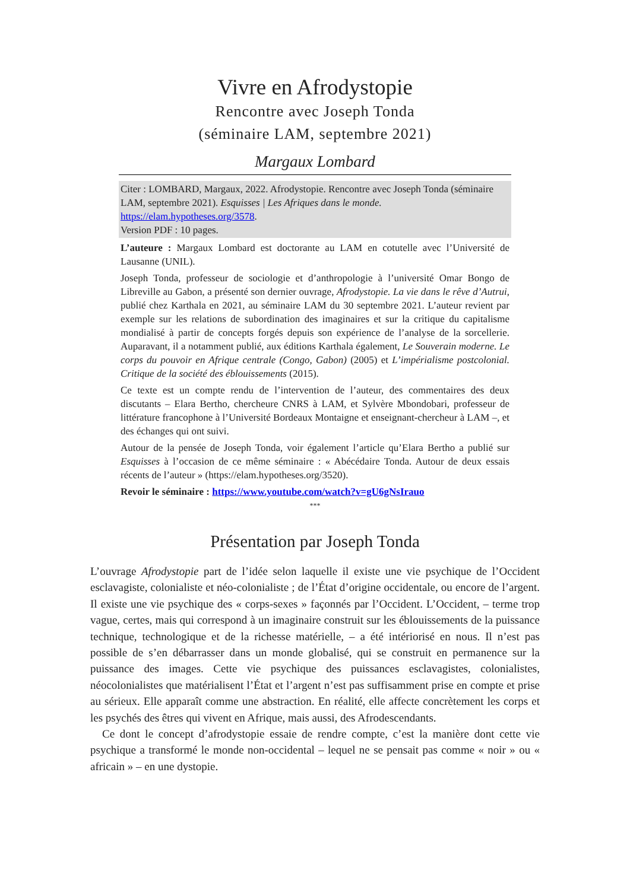Vivre en Afrodystopie
Rencontre avec Joseph Tonda
(séminaire LAM, septembre 2021)
Margaux Lombard
Citer : LOMBARD, Margaux, 2022. Afrodystopie. Rencontre avec Joseph Tonda (séminaire LAM, septembre 2021). Esquisses | Les Afriques dans le monde. https://elam.hypotheses.org/3578.
Version PDF : 10 pages.
L’auteure : Margaux Lombard est doctorante au LAM en cotutelle avec l’Université de Lausanne (UNIL).
Joseph Tonda, professeur de sociologie et d’anthropologie à l’université Omar Bongo de Libreville au Gabon, a présenté son dernier ouvrage, Afrodystopie. La vie dans le rêve d’Autrui, publié chez Karthala en 2021, au séminaire LAM du 30 septembre 2021. L’auteur revient par exemple sur les relations de subordination des imaginaires et sur la critique du capitalisme mondialisé à partir de concepts forgés depuis son expérience de l’analyse de la sorcellerie. Auparavant, il a notamment publié, aux éditions Karthala également, Le Souverain moderne. Le corps du pouvoir en Afrique centrale (Congo, Gabon) (2005) et L’impérialisme postcolonial. Critique de la société des éblouissements (2015).
Ce texte est un compte rendu de l’intervention de l’auteur, des commentaires des deux discutants – Elara Bertho, chercheure CNRS à LAM, et Sylvère Mbondobari, professeur de littérature francophone à l’Université Bordeaux Montaigne et enseignant-chercheur à LAM –, et des échanges qui ont suivi.
Autour de la pensée de Joseph Tonda, voir également l’article qu’Elara Bertho a publié sur Esquisses à l’occasion de ce même séminaire : « Abécédaire Tonda. Autour de deux essais récents de l’auteur » (https://elam.hypotheses.org/3520).
Revoir le séminaire : https://www.youtube.com/watch?v=gU6gNsIrauo
***
Présentation par Joseph Tonda
L’ouvrage Afrodystopie part de l’idée selon laquelle il existe une vie psychique de l’Occident esclavagiste, colonialiste et néo-colonialiste ; de l’État d’origine occidentale, ou encore de l’argent. Il existe une vie psychique des « corps-sexes » façonnés par l’Occident. L’Occident, – terme trop vague, certes, mais qui correspond à un imaginaire construit sur les éblouissements de la puissance technique, technologique et de la richesse matérielle, – a été intériorisé en nous. Il n’est pas possible de s’en débarrasser dans un monde globalisé, qui se construit en permanence sur la puissance des images. Cette vie psychique des puissances esclavagistes, colonialistes, néocolonialistes que matérialisent l’État et l’argent n’est pas suffisamment prise en compte et prise au sérieux. Elle apparaît comme une abstraction. En réalité, elle affecte concrètement les corps et les psychés des êtres qui vivent en Afrique, mais aussi, des Afrodescendants.
Ce dont le concept d’afrodystopie essaie de rendre compte, c’est la manière dont cette vie psychique a transformé le monde non-occidental – lequel ne se pensait pas comme « noir » ou « africain » – en une dystopie.